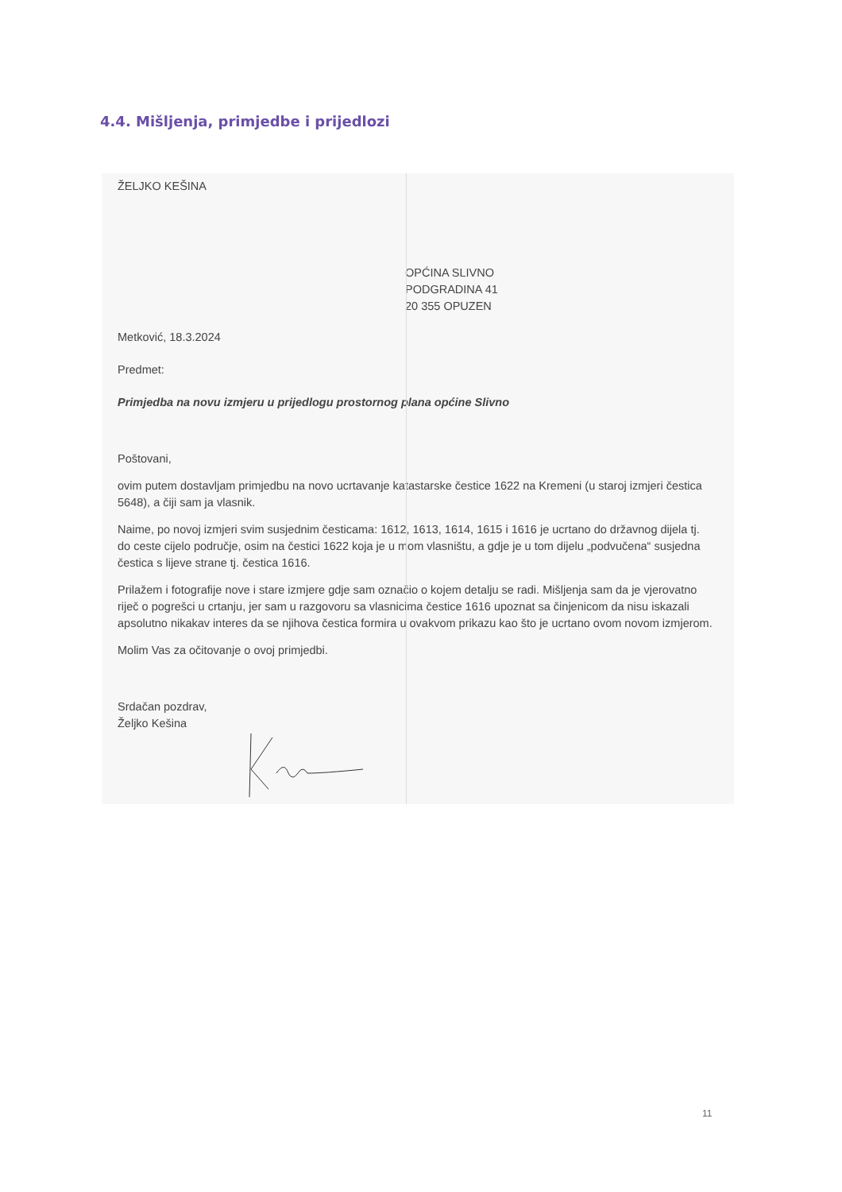4.4. Mišljenja, primjedbe i prijedlozi
ŽELJKO KEŠINA
OPĆINA SLIVNO
PODGRADINA 41
20 355 OPUZEN
Metković, 18.3.2024
Predmet:
Primjedba na novu izmjeru u prijedlogu prostornog plana općine Slivno
Poštovani,
ovim putem dostavljam primjedbu na novo ucrtavanje katastarske čestice 1622 na Kremeni (u staroj izmjeri čestica 5648), a čiji sam ja vlasnik.
Naime, po novoj izmjeri svim susjednim česticama: 1612, 1613, 1614, 1615 i 1616 je ucrtano do državnog dijela tj. do ceste cijelo područje, osim na čestici 1622 koja je u mom vlasništu, a gdje je u tom dijelu „podvučena“ susjedna čestica s lijeve strane tj. čestica 1616.
Prilažem i fotografije nove i stare izmjere gdje sam označio o kojem detalju se radi. Mišljenja sam da je vjerovatno riječ o pogrešci u crtanju, jer sam u razgovoru sa vlasnicima čestice 1616 upoznat sa činjenicom da nisu iskazali apsolutno nikakav interes da se njihova čestica formira u ovakvom prikazu kao što je ucrtano ovom novom izmjerom.
Molim Vas za očitovanje o ovoj primjedbi.
Srdačan pozdrav,
Željko Kešina
11